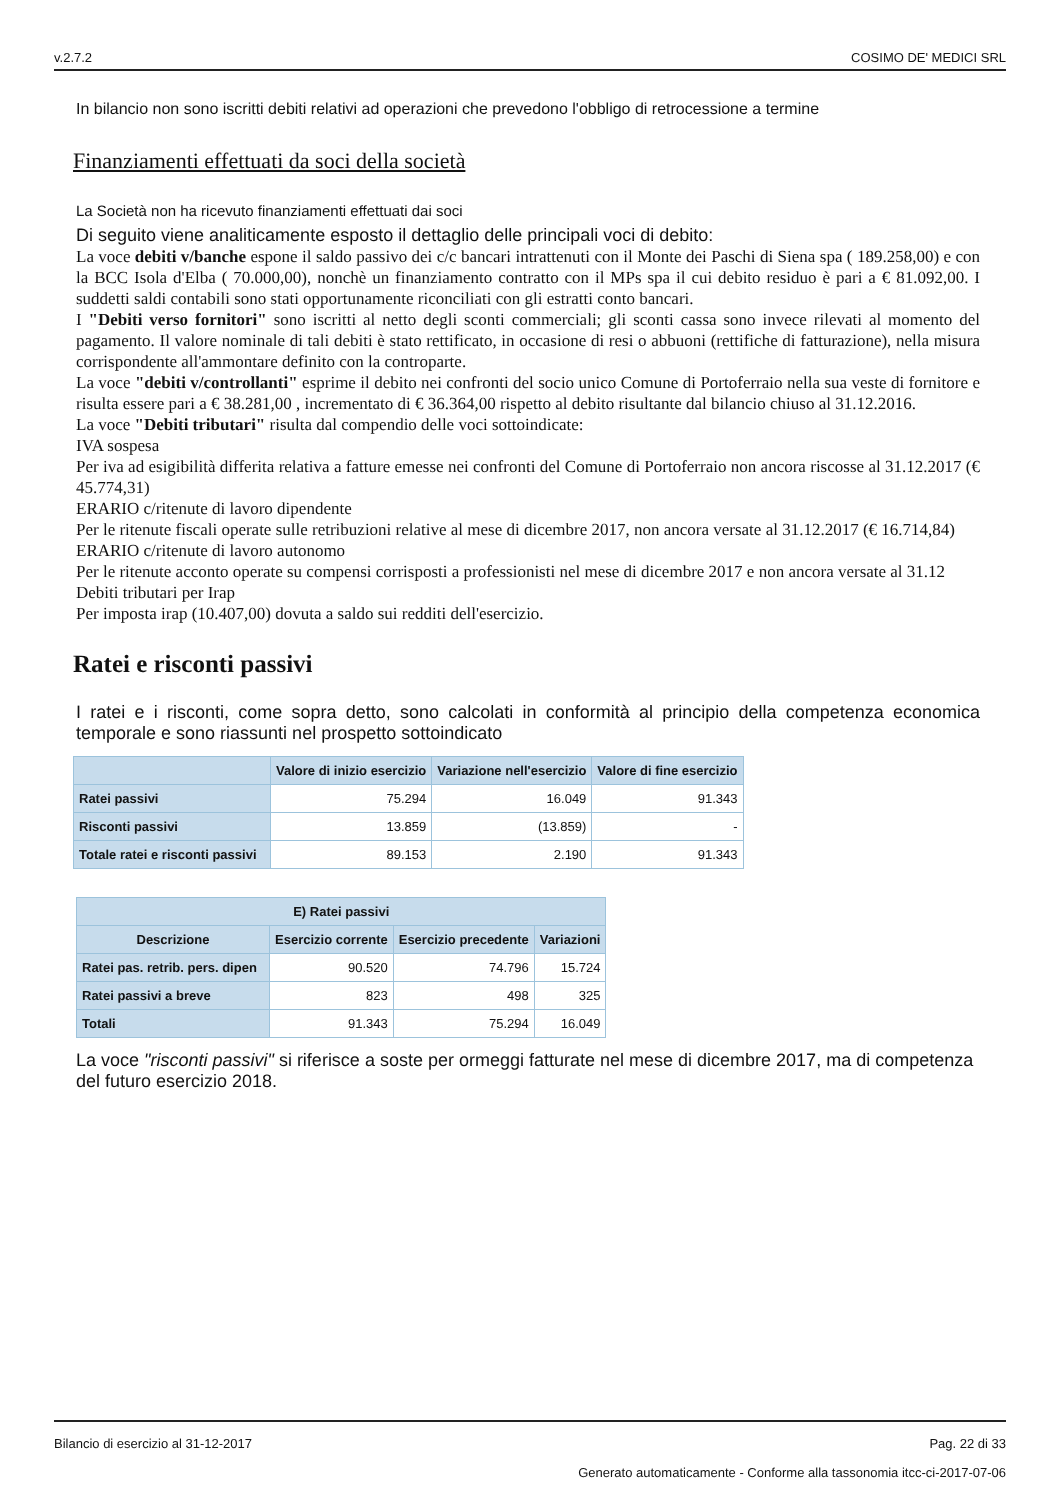v.2.7.2 COSIMO DE' MEDICI SRL
In bilancio non sono iscritti debiti relativi ad operazioni che prevedono l'obbligo di retrocessione a termine
Finanziamenti effettuati da soci della società
La Società non ha ricevuto finanziamenti effettuati dai soci
Di seguito viene analiticamente esposto il dettaglio delle principali voci di debito:
La voce debiti v/banche espone il saldo passivo dei c/c bancari intrattenuti con il Monte dei Paschi di Siena spa ( 189.258,00) e con la BCC Isola d'Elba ( 70.000,00), nonchè un finanziamento contratto con il MPs spa il cui debito residuo è pari a € 81.092,00. I suddetti saldi contabili sono stati opportunamente riconciliati con gli estratti conto bancari.
I "Debiti verso fornitori" sono iscritti al netto degli sconti commerciali; gli sconti cassa sono invece rilevati al momento del pagamento. Il valore nominale di tali debiti è stato rettificato, in occasione di resi o abbuoni (rettifiche di fatturazione), nella misura corrispondente all'ammontare definito con la controparte.
La voce "debiti v/controllanti" esprime il debito nei confronti del socio unico Comune di Portoferraio nella sua veste di fornitore e risulta essere pari a € 38.281,00 , incrementato di € 36.364,00 rispetto al debito risultante dal bilancio chiuso al 31.12.2016.
La voce "Debiti tributari" risulta dal compendio delle voci sottoindicate:
IVA sospesa
Per iva ad esigibilità differita relativa a fatture emesse nei confronti del Comune di Portoferraio non ancora riscosse al 31.12.2017 (€ 45.774,31)
ERARIO c/ritenute di lavoro dipendente
Per le ritenute fiscali operate sulle retribuzioni relative al mese di dicembre 2017, non ancora versate al 31.12.2017 (€ 16.714,84)
ERARIO c/ritenute di lavoro autonomo
Per le ritenute acconto operate su compensi corrisposti a professionisti nel mese di dicembre 2017 e non ancora versate al 31.12
Debiti tributari per Irap
Per imposta irap (10.407,00) dovuta a saldo sui redditi dell'esercizio.
Ratei e risconti passivi
I ratei e i risconti, come sopra detto, sono calcolati in conformità al principio della competenza economica temporale e sono riassunti nel prospetto sottoindicato
| | Valore di inizio esercizio | Variazione nell'esercizio | Valore di fine esercizio |
| --- | --- | --- | --- |
| Ratei passivi | 75.294 | 16.049 | 91.343 |
| Risconti passivi | 13.859 | (13.859) | - |
| Totale ratei e risconti passivi | 89.153 | 2.190 | 91.343 |
| E) Ratei passivi | | | |
| --- | --- | --- | --- |
| Descrizione | Esercizio corrente | Esercizio precedente | Variazioni |
| Ratei pas. retrib. pers. dipen | 90.520 | 74.796 | 15.724 |
| Ratei passivi a breve | 823 | 498 | 325 |
| Totali | 91.343 | 75.294 | 16.049 |
La voce "risconti passivi" si riferisce a soste per ormeggi fatturate nel mese di dicembre 2017, ma di competenza del futuro esercizio 2018.
Bilancio di esercizio al 31-12-2017 Pag. 22 di 33
Generato automaticamente - Conforme alla tassonomia itcc-ci-2017-07-06